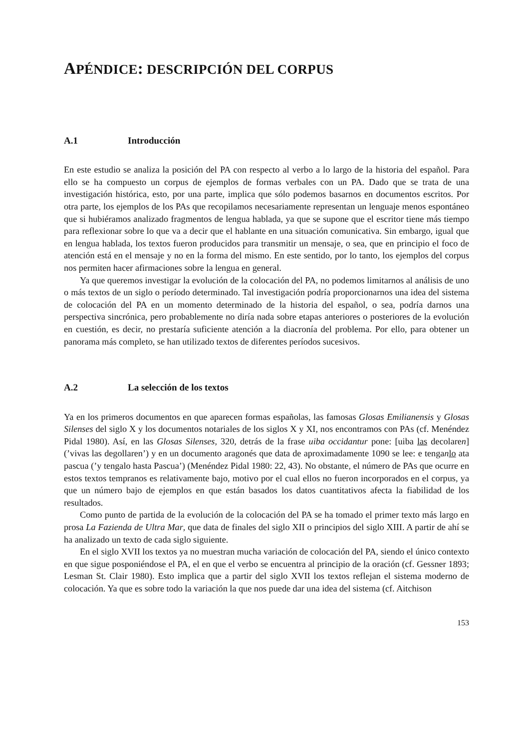APÉNDICE: DESCRIPCIÓN DEL CORPUS
A.1 Introducción
En este estudio se analiza la posición del PA con respecto al verbo a lo largo de la historia del español. Para ello se ha compuesto un corpus de ejemplos de formas verbales con un PA. Dado que se trata de una investigación histórica, esto, por una parte, implica que sólo podemos basarnos en documentos escritos. Por otra parte, los ejemplos de los PAs que recopilamos necesariamente representan un lenguaje menos espontáneo que si hubiéramos analizado fragmentos de lengua hablada, ya que se supone que el escritor tiene más tiempo para reflexionar sobre lo que va a decir que el hablante en una situación comunicativa. Sin embargo, igual que en lengua hablada, los textos fueron producidos para transmitir un mensaje, o sea, que en principio el foco de atención está en el mensaje y no en la forma del mismo. En este sentido, por lo tanto, los ejemplos del corpus nos permiten hacer afirmaciones sobre la lengua en general.
Ya que queremos investigar la evolución de la colocación del PA, no podemos limitarnos al análisis de uno o más textos de un siglo o período determinado. Tal investigación podría proporcionarnos una idea del sistema de colocación del PA en un momento determinado de la historia del español, o sea, podría darnos una perspectiva sincrónica, pero probablemente no diría nada sobre etapas anteriores o posteriores de la evolución en cuestión, es decir, no prestaría suficiente atención a la diacronía del problema. Por ello, para obtener un panorama más completo, se han utilizado textos de diferentes períodos sucesivos.
A.2 La selección de los textos
Ya en los primeros documentos en que aparecen formas españolas, las famosas Glosas Emilianensis y Glosas Silenses del siglo X y los documentos notariales de los siglos X y XI, nos encontramos con PAs (cf. Menéndez Pidal 1980). Así, en las Glosas Silenses, 320, detrás de la frase uiba occidantur pone: [uiba las decolaren] (’vivas las degollaren’) y en un documento aragonés que data de aproximadamente 1090 se lee: e tenganlo ata pascua (’y tengalo hasta Pascua’) (Menéndez Pidal 1980: 22, 43). No obstante, el número de PAs que ocurre en estos textos tempranos es relativamente bajo, motivo por el cual ellos no fueron incorporados en el corpus, ya que un número bajo de ejemplos en que están basados los datos cuantitativos afecta la fiabilidad de los resultados.
Como punto de partida de la evolución de la colocación del PA se ha tomado el primer texto más largo en prosa La Fazienda de Ultra Mar, que data de finales del siglo XII o principios del siglo XIII. A partir de ahí se ha analizado un texto de cada siglo siguiente.
En el siglo XVII los textos ya no muestran mucha variación de colocación del PA, siendo el único contexto en que sigue posponiéndose el PA, el en que el verbo se encuentra al principio de la oración (cf. Gessner 1893; Lesman St. Clair 1980). Esto implica que a partir del siglo XVII los textos reflejan el sistema moderno de colocación. Ya que es sobre todo la variación la que nos puede dar una idea del sistema (cf. Aitchison
153